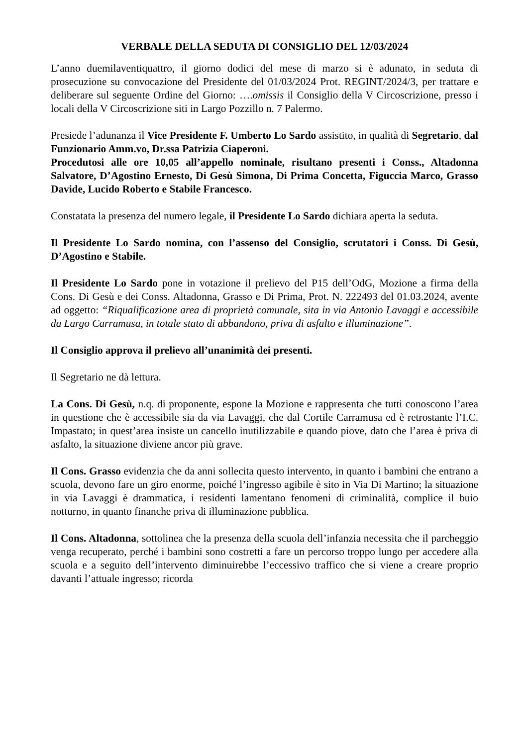VERBALE DELLA SEDUTA DI CONSIGLIO DEL 12/03/2024
L’anno duemilaventiquattro, il giorno dodici del mese di marzo si è adunato, in seduta di prosecuzione su convocazione del Presidente del 01/03/2024 Prot. REGINT/2024/3, per trattare e deliberare sul seguente Ordine del Giorno: ….omissis il Consiglio della V Circoscrizione, presso i locali della V Circoscrizione siti in Largo Pozzillo n. 7 Palermo.
Presiede l’adunanza il Vice Presidente F. Umberto Lo Sardo assistito, in qualità di Segretario, dal Funzionario Amm.vo, Dr.ssa Patrizia Ciaperoni.
Procedutosi alle ore 10,05 all’appello nominale, risultano presenti i Conss., Altadonna Salvatore, D’Agostino Ernesto, Di Gesù Simona, Di Prima Concetta, Figuccia Marco, Grasso Davide, Lucido Roberto e Stabile Francesco.
Constatata la presenza del numero legale, il Presidente Lo Sardo dichiara aperta la seduta.
Il Presidente Lo Sardo nomina, con l’assenso del Consiglio, scrutatori i Conss. Di Gesù, D’Agostino e Stabile.
Il Presidente Lo Sardo pone in votazione il prelievo del P15 dell’OdG, Mozione a firma della Cons. Di Gesù e dei Conss. Altadonna, Grasso e Di Prima, Prot. N. 222493 del 01.03.2024, avente ad oggetto: “Riqualificazione area di proprietà comunale, sita in via Antonio Lavaggi e accessibile da Largo Carramusa, in totale stato di abbandono, priva di asfalto e illuminazione”.
Il Consiglio approva il prelievo all’unanimità dei presenti.
Il Segretario ne dà lettura.
La Cons. Di Gesù, n.q. di proponente, espone la Mozione e rappresenta che tutti conoscono l’area in questione che è accessibile sia da via Lavaggi, che dal Cortile Carramusa ed è retrostante l’I.C. Impastato; in quest’area insiste un cancello inutilizzabile e quando piove, dato che l’area è priva di asfalto, la situazione diviene ancor più grave.
Il Cons. Grasso evidenzia che da anni sollecita questo intervento, in quanto i bambini che entrano a scuola, devono fare un giro enorme, poiché l’ingresso agibile è sito in Via Di Martino; la situazione in via Lavaggi è drammatica, i residenti lamentano fenomeni di criminalità, complice il buio notturno, in quanto finanche priva di illuminazione pubblica.
Il Cons. Altadonna, sottolinea che la presenza della scuola dell’infanzia necessita che il parcheggio venga recuperato, perché i bambini sono costretti a fare un percorso troppo lungo per accedere alla scuola e a seguito dell’intervento diminuirebbe l’eccessivo traffico che si viene a creare proprio davanti l’attuale ingresso; ricorda